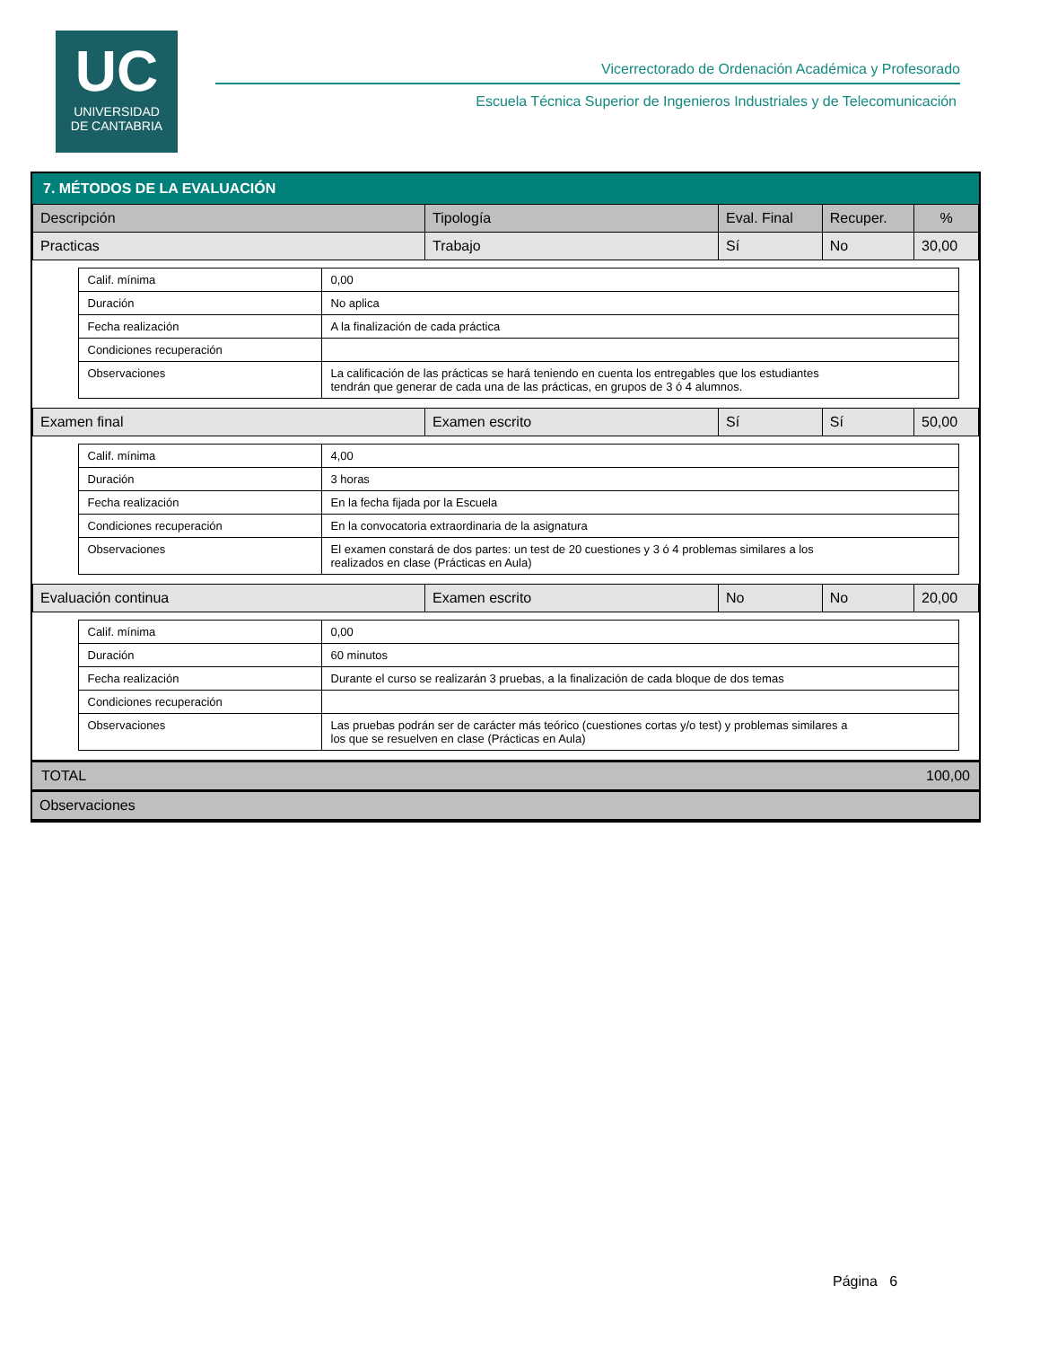UC
UNIVERSIDAD
DE CANTABRIA
Vicerrectorado de Ordenación Académica y Profesorado
Escuela Técnica Superior de Ingenieros Industriales y de Telecomunicación
7. MÉTODOS DE LA EVALUACIÓN
| Descripción | Tipología | Eval. Final | Recuper. | % |
| --- | --- | --- | --- | --- |
| Practicas | Trabajo | Sí | No | 30,00 |
| / Calif. mínima / 0,00 / / Duración / No aplica / / Fecha realización / A la finalización de cada práctica / / Condiciones recuperación / / / Observaciones / La calificación de las prácticas se hará teniendo en cuenta los entregables que los estudiantes tendrán que generar de cada una de las prácticas, en grupos de 3 ó 4 alumnos. / | | | | |
| Examen final | Examen escrito | Sí | Sí | 50,00 |
| / Calif. mínima / 4,00 / / Duración / 3 horas / / Fecha realización / En la fecha fijada por la Escuela / / Condiciones recuperación / En la convocatoria extraordinaria de la asignatura / / Observaciones / El examen constará de dos partes: un test de 20 cuestiones y 3 ó 4 problemas similares a los realizados en clase (Prácticas en Aula) / | | | | |
| Evaluación continua | Examen escrito | No | No | 20,00 |
| / Calif. mínima / 0,00 / / Duración / 60 minutos / / Fecha realización / Durante el curso se realizarán 3 pruebas, a la finalización de cada bloque de dos temas / / Condiciones recuperación / / / Observaciones / Las pruebas podrán ser de carácter más teórico (cuestiones cortas y/o test) y problemas similares a los que se resuelven en clase (Prácticas en Aula) / | | | | |
TOTAL 100,00
Observaciones
Página 6